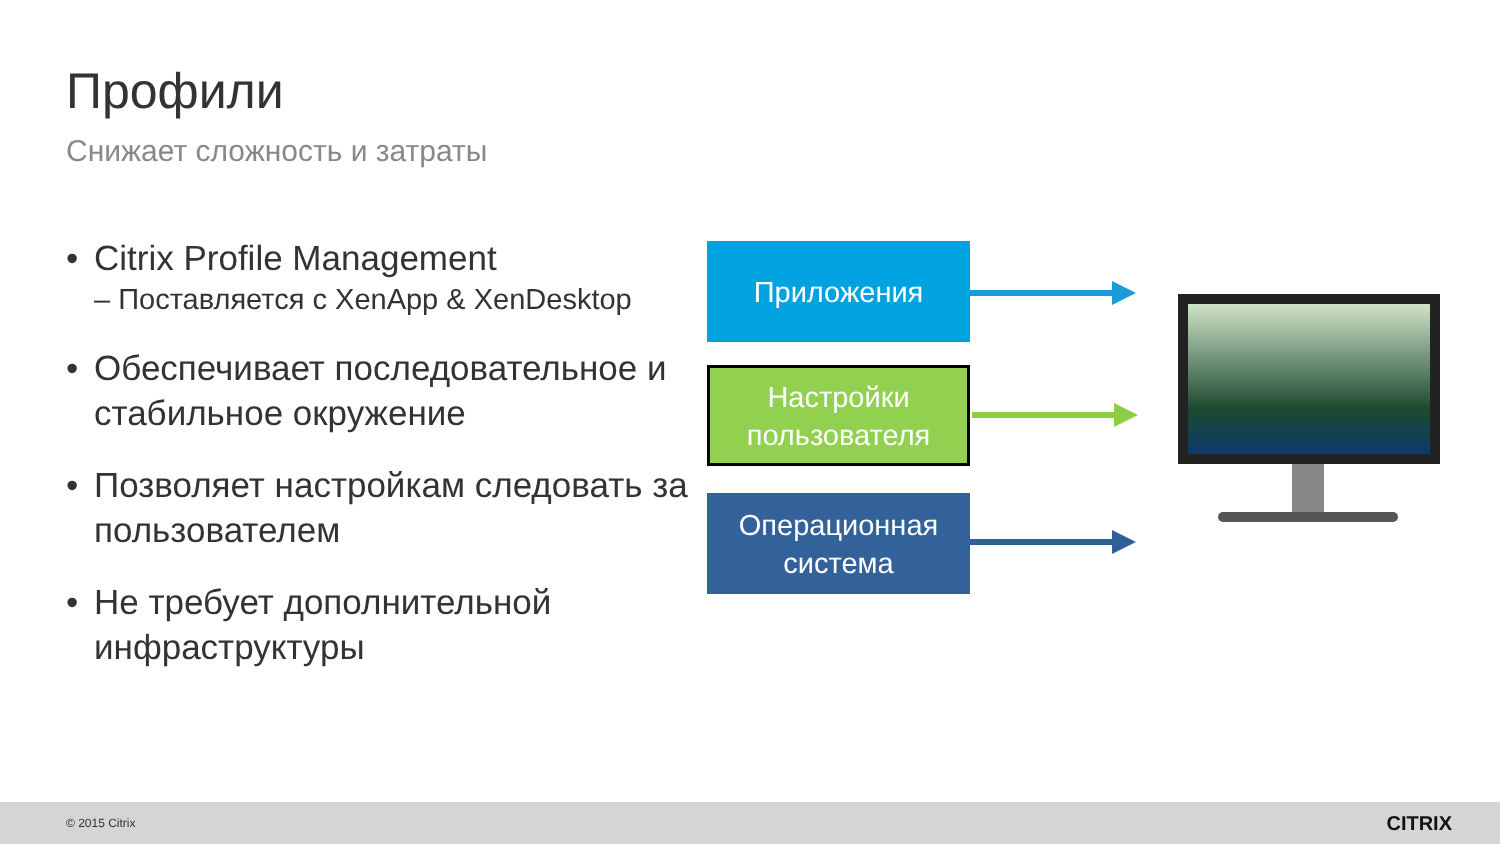Профили
Снижает сложность и затраты
• Citrix Profile Management
– Поставляется с XenApp & XenDesktop
• Обеспечивает последовательное и стабильное окружение
• Позволяет настройкам следовать за пользователем
• Не требует дополнительной инфраструктуры
Приложения
Настройки пользователя
Операционная система
© 2015 Citrix CITRIX